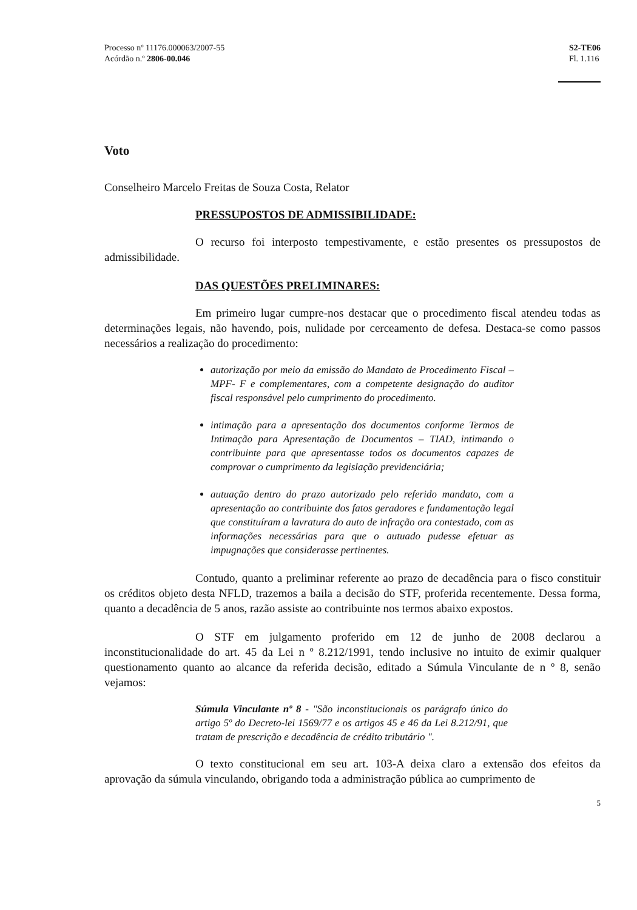Processo nº 11176.000063/2007-55
Acórdão n.º 2806-00.046
S2-TE06
Fl. 1.116
Voto
Conselheiro Marcelo Freitas de Souza Costa, Relator
PRESSUPOSTOS DE ADMISSIBILIDADE:
O recurso foi interposto tempestivamente, e estão presentes os pressupostos de admissibilidade.
DAS QUESTÕES PRELIMINARES:
Em primeiro lugar cumpre-nos destacar que o procedimento fiscal atendeu todas as determinações legais, não havendo, pois, nulidade por cerceamento de defesa. Destaca-se como passos necessários a realização do procedimento:
autorização por meio da emissão do Mandato de Procedimento Fiscal – MPF- F e complementares, com a competente designação do auditor fiscal responsável pelo cumprimento do procedimento.
intimação para a apresentação dos documentos conforme Termos de Intimação para Apresentação de Documentos – TIAD, intimando o contribuinte para que apresentasse todos os documentos capazes de comprovar o cumprimento da legislação previdenciária;
autuação dentro do prazo autorizado pelo referido mandato, com a apresentação ao contribuinte dos fatos geradores e fundamentação legal que constituíram a lavratura do auto de infração ora contestado, com as informações necessárias para que o autuado pudesse efetuar as impugnações que considerasse pertinentes.
Contudo, quanto a preliminar referente ao prazo de decadência para o fisco constituir os créditos objeto desta NFLD, trazemos a baila a decisão do STF, proferida recentemente. Dessa forma, quanto a decadência de 5 anos, razão assiste ao contribuinte nos termos abaixo expostos.
O STF em julgamento proferido em 12 de junho de 2008 declarou a inconstitucionalidade do art. 45 da Lei n º 8.212/1991, tendo inclusive no intuito de eximir qualquer questionamento quanto ao alcance da referida decisão, editado a Súmula Vinculante de n º 8, senão vejamos:
Súmula Vinculante nº 8 - "São inconstitucionais os parágrafo único do artigo 5º do Decreto-lei 1569/77 e os artigos 45 e 46 da Lei 8.212/91, que tratam de prescrição e decadência de crédito tributário ".
O texto constitucional em seu art. 103-A deixa claro a extensão dos efeitos da aprovação da súmula vinculando, obrigando toda a administração pública ao cumprimento de
5